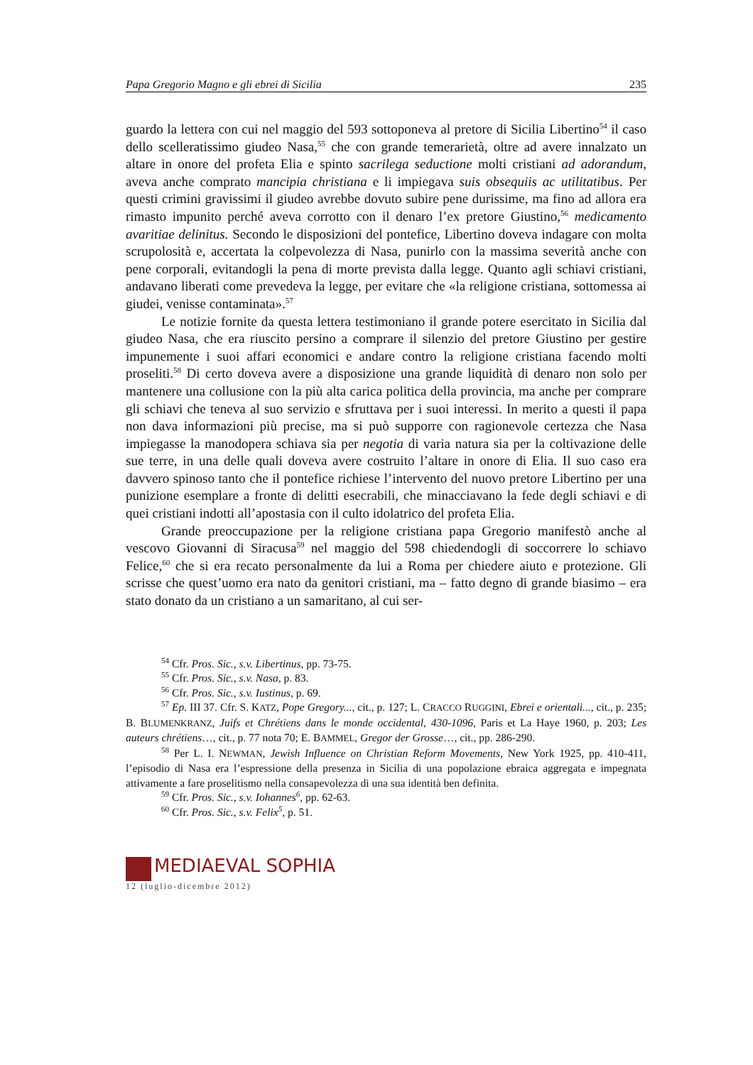Papa Gregorio Magno e gli ebrei di Sicilia 235
guardo la lettera con cui nel maggio del 593 sottoponeva al pretore di Sicilia Libertino<sup>54</sup> il caso dello scelleratissimo giudeo Nasa,<sup>55</sup> che con grande temerarietà, oltre ad avere innalzato un altare in onore del profeta Elia e spinto sacrilega seductione molti cristiani ad adorandum, aveva anche comprato mancipia christiana e li impiegava suis obsequiis ac utilitatibus. Per questi crimini gravissimi il giudeo avrebbe dovuto subire pene durissime, ma fino ad allora era rimasto impunito perché aveva corrotto con il denaro l’ex pretore Giustino,<sup>56</sup> medicamento avaritiae delinitus. Secondo le disposizioni del pontefice, Libertino doveva indagare con molta scrupolosità e, accertata la colpevolezza di Nasa, punirlo con la massima severità anche con pene corporali, evitandogli la pena di morte prevista dalla legge. Quanto agli schiavi cristiani, andavano liberati come prevedeva la legge, per evitare che «la religione cristiana, sottomessa ai giudei, venisse contaminata».<sup>57</sup>
Le notizie fornite da questa lettera testimoniano il grande potere esercitato in Sicilia dal giudeo Nasa, che era riuscito persino a comprare il silenzio del pretore Giustino per gestire impunemente i suoi affari economici e andare contro la religione cristiana facendo molti proseliti.<sup>58</sup> Di certo doveva avere a disposizione una grande liquidità di denaro non solo per mantenere una collusione con la più alta carica politica della provincia, ma anche per comprare gli schiavi che teneva al suo servizio e sfruttava per i suoi interessi. In merito a questi il papa non dava informazioni più precise, ma si può supporre con ragionevole certezza che Nasa impiegasse la manodopera schiava sia per negotia di varia natura sia per la coltivazione delle sue terre, in una delle quali doveva avere costruito l’altare in onore di Elia. Il suo caso era davvero spinoso tanto che il pontefice richiese l’intervento del nuovo pretore Libertino per una punizione esemplare a fronte di delitti esecrabili, che minacciavano la fede degli schiavi e di quei cristiani indotti all’apostasia con il culto idolatrico del profeta Elia.
Grande preoccupazione per la religione cristiana papa Gregorio manifestò anche al vescovo Giovanni di Siracusa<sup>59</sup> nel maggio del 598 chiedendogli di soccorrere lo schiavo Felice,<sup>60</sup> che si era recato personalmente da lui a Roma per chiedere aiuto e protezione. Gli scrisse che quest’uomo era nato da genitori cristiani, ma – fatto degno di grande biasimo – era stato donato da un cristiano a un samaritano, al cui ser-
<sup>54</sup> Cfr. Pros. Sic., s.v. Libertinus, pp. 73-75.
<sup>55</sup> Cfr. Pros. Sic., s.v. Nasa, p. 83.
<sup>56</sup> Cfr. Pros. Sic., s.v. Iustinus, p. 69.
<sup>57</sup> Ep. III 37. Cfr. S. KATZ, Pope Gregory..., cit., p. 127; L. CRACCO RUGGINI, Ebrei e orientali..., cit., p. 235; B. BLUMENKRANZ, Juifs et Chrétiens dans le monde occidental, 430-1096, Paris et La Haye 1960, p. 203; Les auteurs chrétiens…, cit., p. 77 nota 70; E. BAMMEL, Gregor der Grosse…, cit., pp. 286-290.
<sup>58</sup> Per L. I. NEWMAN, Jewish Influence on Christian Reform Movements, New York 1925, pp. 410-411, l’episodio di Nasa era l’espressione della presenza in Sicilia di una popolazione ebraica aggregata e impegnata attivamente a fare proselitismo nella consapevolezza di una sua identità ben definita.
<sup>59</sup> Cfr. Pros. Sic., s.v. Iohannes<sup>6</sup>, pp. 62-63.
<sup>60</sup> Cfr. Pros. Sic., s.v. Felix<sup>5</sup>, p. 51.
MEDIAEVAL SOPHIA
12 (luglio-dicembre 2012)